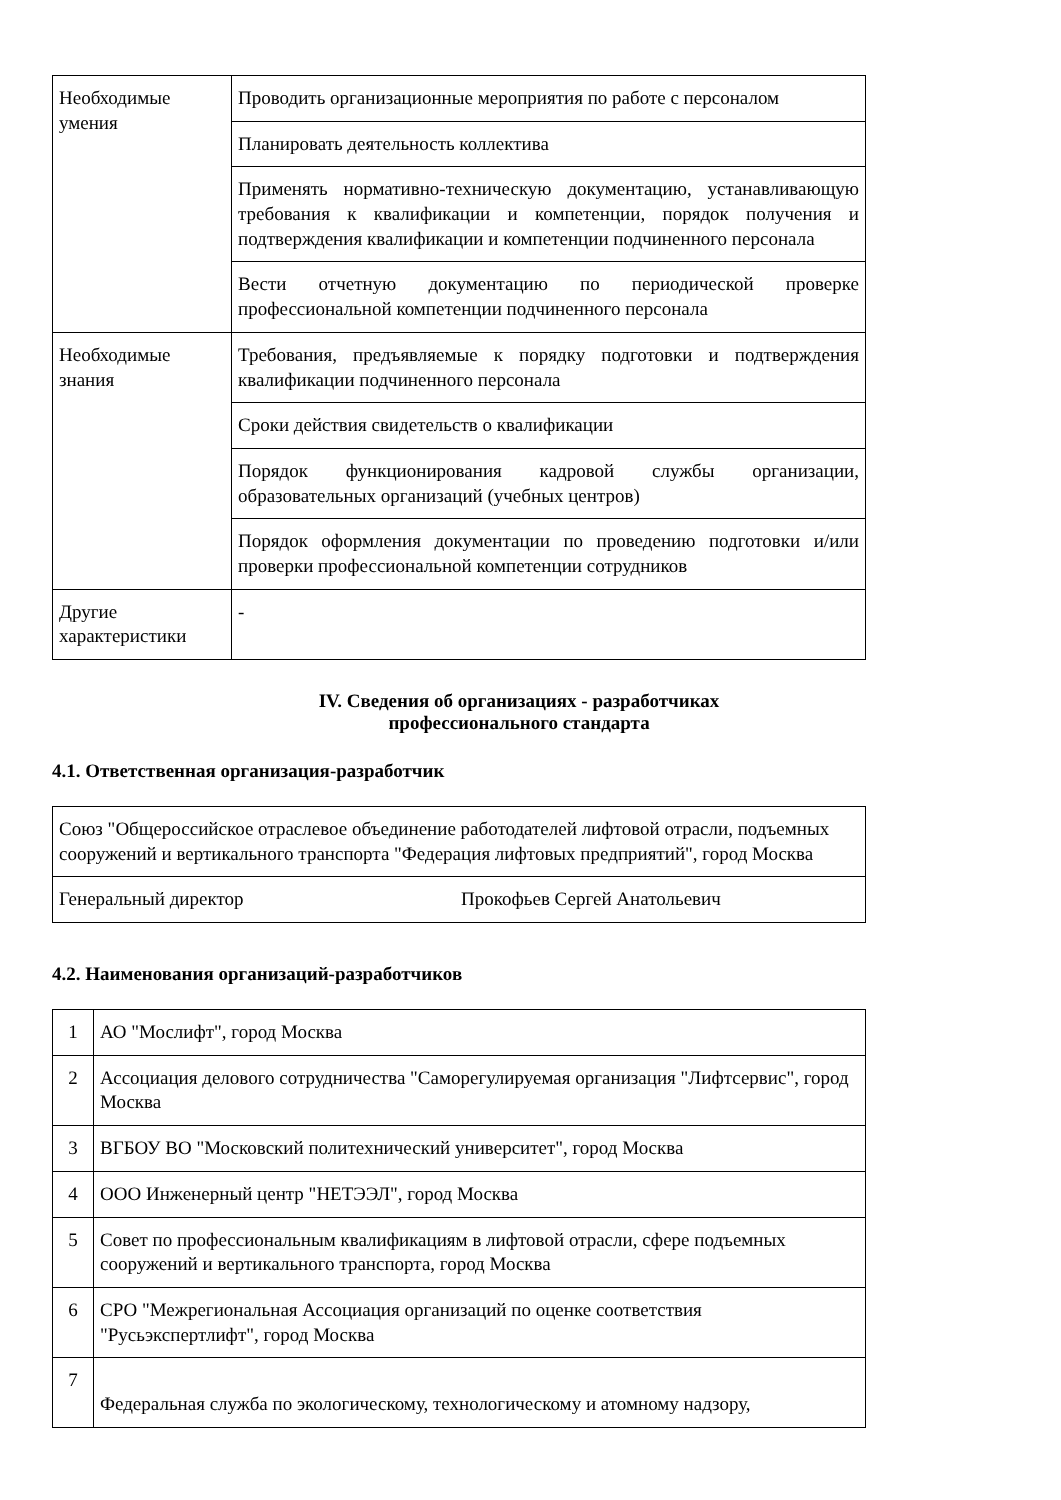| Необходимые умения | Проводить организационные мероприятия по работе с персоналом |
| | Планировать деятельность коллектива |
| | Применять нормативно-техническую документацию, устанавливающую требования к квалификации и компетенции, порядок получения и подтверждения квалификации и компетенции подчиненного персонала |
| | Вести отчетную документацию по периодической проверке профессиональной компетенции подчиненного персонала |
| Необходимые знания | Требования, предъявляемые к порядку подготовки и подтверждения квалификации подчиненного персонала |
| | Сроки действия свидетельств о квалификации |
| | Порядок функционирования кадровой службы организации, образовательных организаций (учебных центров) |
| | Порядок оформления документации по проведению подготовки и/или проверки профессиональной компетенции сотрудников |
| Другие характеристики | - |
IV. Сведения об организациях - разработчиках
профессионального стандарта
4.1. Ответственная организация-разработчик
| Союз "Общероссийское отраслевое объединение работодателей лифтовой отрасли, подъемных сооружений и вертикального транспорта "Федерация лифтовых предприятий", город Москва | |
| Генеральный директор | Прокофьев Сергей Анатольевич |
4.2. Наименования организаций-разработчиков
| 1 | АО "Мослифт", город Москва |
| 2 | Ассоциация делового сотрудничества "Саморегулируемая организация "Лифтсервис", город Москва |
| 3 | ВГБОУ ВО "Московский политехнический университет", город Москва |
| 4 | ООО Инженерный центр "НЕТЭЭЛ", город Москва |
| 5 | Совет по профессиональным квалификациям в лифтовой отрасли, сфере подъемных сооружений и вертикального транспорта, город Москва |
| 6 | СРО "Межрегиональная Ассоциация организаций по оценке соответствия "Русьэкспертлифт", город Москва |
| 7 | Федеральная служба по экологическому, технологическому и атомному надзору, |